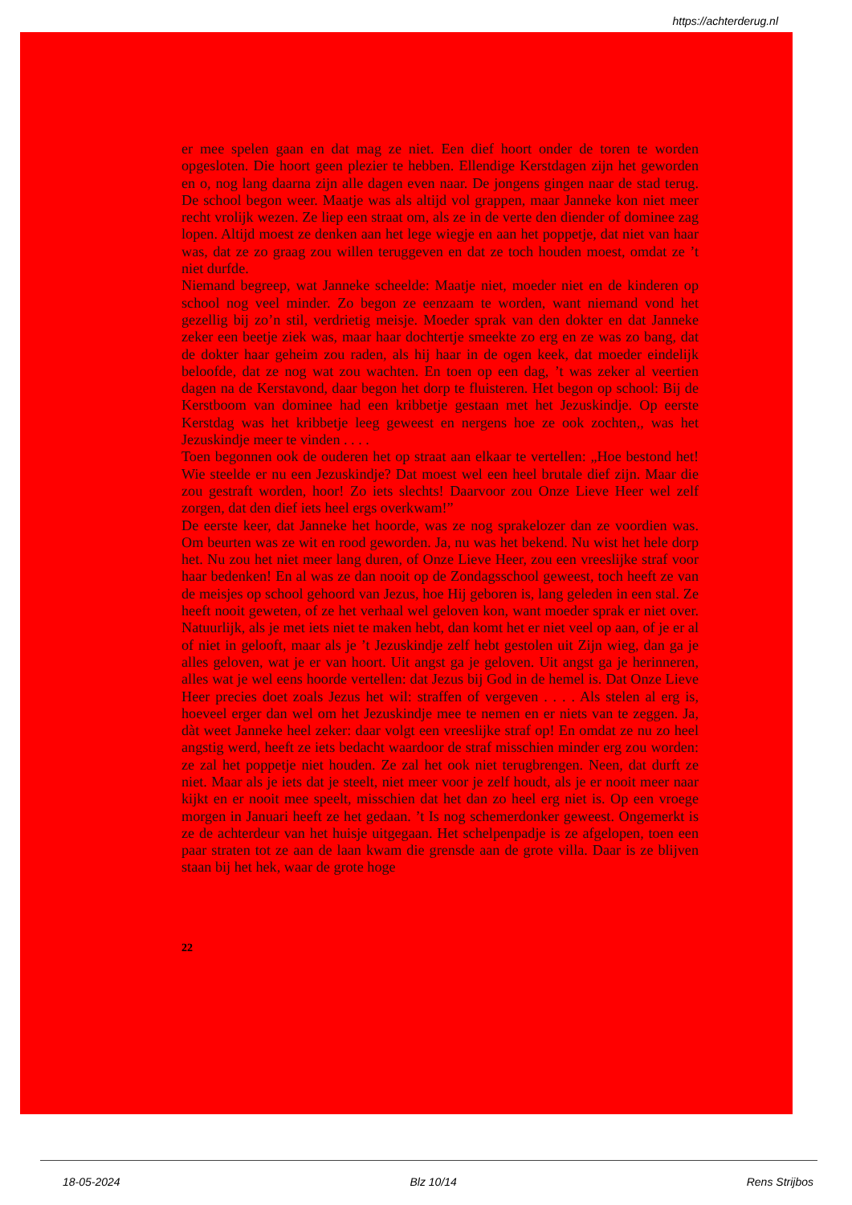https://achterderug.nl
er mee spelen gaan en dat mag ze niet. Een dief hoort onder de toren te worden opgesloten. Die hoort geen plezier te hebben. Ellendige Kerstdagen zijn het geworden en o, nog lang daarna zijn alle dagen even naar. De jongens gingen naar de stad terug. De school begon weer. Maatje was als altijd vol grappen, maar Janneke kon niet meer recht vrolijk wezen. Ze liep een straat om, als ze in de verte den diender of dominee zag lopen. Altijd moest ze denken aan het lege wiegje en aan het poppetje, dat niet van haar was, dat ze zo graag zou willen teruggeven en dat ze toch houden moest, omdat ze ’t niet durfde.
Niemand begreep, wat Janneke scheelde: Maatje niet, moeder niet en de kinderen op school nog veel minder. Zo begon ze eenzaam te worden, want niemand vond het gezellig bij zo’n stil, verdrietig meisje. Moeder sprak van den dokter en dat Janneke zeker een beetje ziek was, maar haar dochtertje smeekte zo erg en ze was zo bang, dat de dokter haar geheim zou raden, als hij haar in de ogen keek, dat moeder eindelijk beloofde, dat ze nog wat zou wachten. En toen op een dag, ’t was zeker al veertien dagen na de Kerstavond, daar begon het dorp te fluisteren. Het begon op school: Bij de Kerstboom van dominee had een kribbetje gestaan met het Jezuskindje. Op eerste Kerstdag was het kribbetje leeg geweest en nergens hoe ze ook zochten,, was het Jezuskindje meer te vinden . . . .
Toen begonnen ook de ouderen het op straat aan elkaar te vertellen: „Hoe bestond het! Wie steelde er nu een Jezuskindje? Dat moest wel een heel brutale dief zijn. Maar die zou gestraft worden, hoor! Zo iets slechts! Daarvoor zou Onze Lieve Heer wel zelf zorgen, dat den dief iets heel ergs overkwam!”
De eerste keer, dat Janneke het hoorde, was ze nog sprakelozer dan ze voordien was. Om beurten was ze wit en rood geworden. Ja, nu was het bekend. Nu wist het hele dorp het. Nu zou het niet meer lang duren, of Onze Lieve Heer, zou een vreeslijke straf voor haar bedenken! En al was ze dan nooit op de Zondagsschool geweest, toch heeft ze van de meisjes op school gehoord van Jezus, hoe Hij geboren is, lang geleden in een stal. Ze heeft nooit geweten, of ze het verhaal wel geloven kon, want moeder sprak er niet over. Natuurlijk, als je met iets niet te maken hebt, dan komt het er niet veel op aan, of je er al of niet in gelooft, maar als je ’t Jezuskindje zelf hebt gestolen uit Zijn wieg, dan ga je alles geloven, wat je er van hoort. Uit angst ga je geloven. Uit angst ga je herinneren, alles wat je wel eens hoorde vertellen: dat Jezus bij God in de hemel is. Dat Onze Lieve Heer precies doet zoals Jezus het wil: straffen of vergeven . . . . Als stelen al erg is, hoeveel erger dan wel om het Jezuskindje mee te nemen en er niets van te zeggen. Ja, dàt weet Janneke heel zeker: daar volgt een vreeslijke straf op! En omdat ze nu zo heel angstig werd, heeft ze iets bedacht waardoor de straf misschien minder erg zou worden: ze zal het poppetje niet houden. Ze zal het ook niet terugbrengen. Neen, dat durft ze niet. Maar als je iets dat je steelt, niet meer voor je zelf houdt, als je er nooit meer naar kijkt en er nooit mee speelt, misschien dat het dan zo heel erg niet is. Op een vroege morgen in Januari heeft ze het gedaan. ’t Is nog schemerdonker geweest. Ongemerkt is ze de achterdeur van het huisje uitgegaan. Het schelpenpadje is ze afgelopen, toen een paar straten tot ze aan de laan kwam die grensde aan de grote villa. Daar is ze blijven staan bij het hek, waar de grote hoge
22
18-05-2024 Blz 10/14 Rens Strijbos